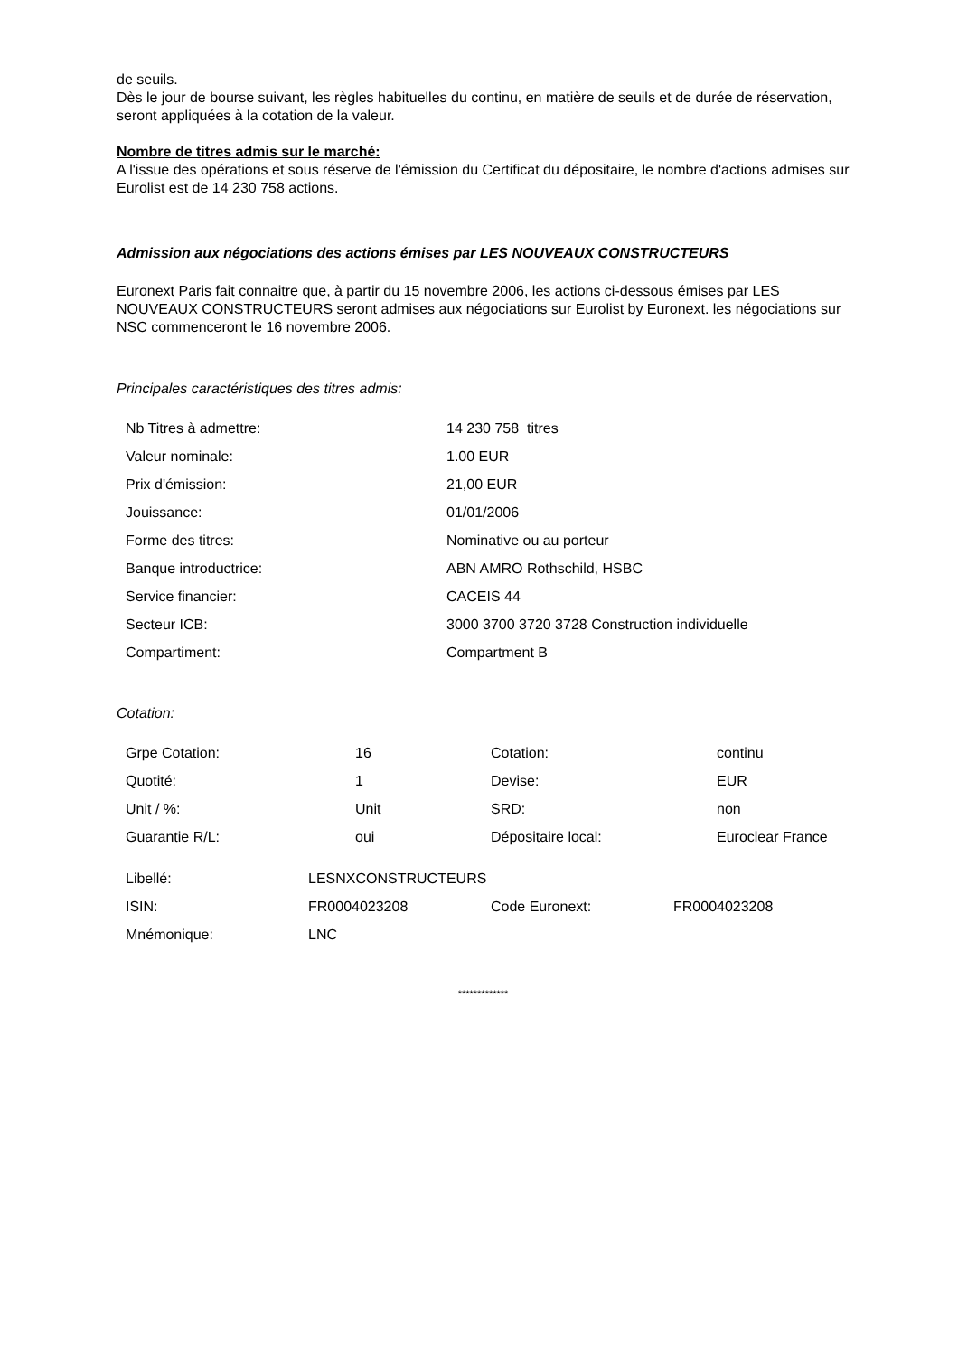de seuils.
Dès le jour de bourse suivant, les règles habituelles du continu, en matière de seuils et de durée de réservation, seront appliquées à la cotation de la valeur.
Nombre de titres admis sur le marché:
A l'issue des opérations et sous réserve de l'émission du Certificat du dépositaire, le nombre d'actions admises sur Eurolist est de 14 230 758 actions.
Admission aux négociations des actions émises par LES NOUVEAUX CONSTRUCTEURS
Euronext Paris fait connaitre que, à partir du 15 novembre 2006, les actions ci-dessous émises par LES NOUVEAUX CONSTRUCTEURS seront admises aux négociations sur Eurolist by Euronext. les négociations sur NSC commenceront le 16 novembre 2006.
Principales caractéristiques des titres admis:
| Nb Titres à admettre: | 14 230 758 titres |
| Valeur nominale: | 1.00 EUR |
| Prix d'émission: | 21,00 EUR |
| Jouissance: | 01/01/2006 |
| Forme des titres: | Nominative ou au porteur |
| Banque introductrice: | ABN AMRO Rothschild, HSBC |
| Service financier: | CACEIS 44 |
| Secteur ICB: | 3000 3700 3720 3728 Construction individuelle |
| Compartiment: | Compartment B |
Cotation:
| Grpe Cotation: | 16 | Cotation: | continu |
| Quotité: | 1 | Devise: | EUR |
| Unit / %: | Unit | SRD: | non |
| Guarantie R/L: | oui | Dépositaire local: | Euroclear France |
| Libellé: | LESNXCONSTRUCTEURS | | |
| ISIN: | FR0004023208 | Code Euronext: | FR0004023208 |
| Mnémonique: | LNC | | |
*************